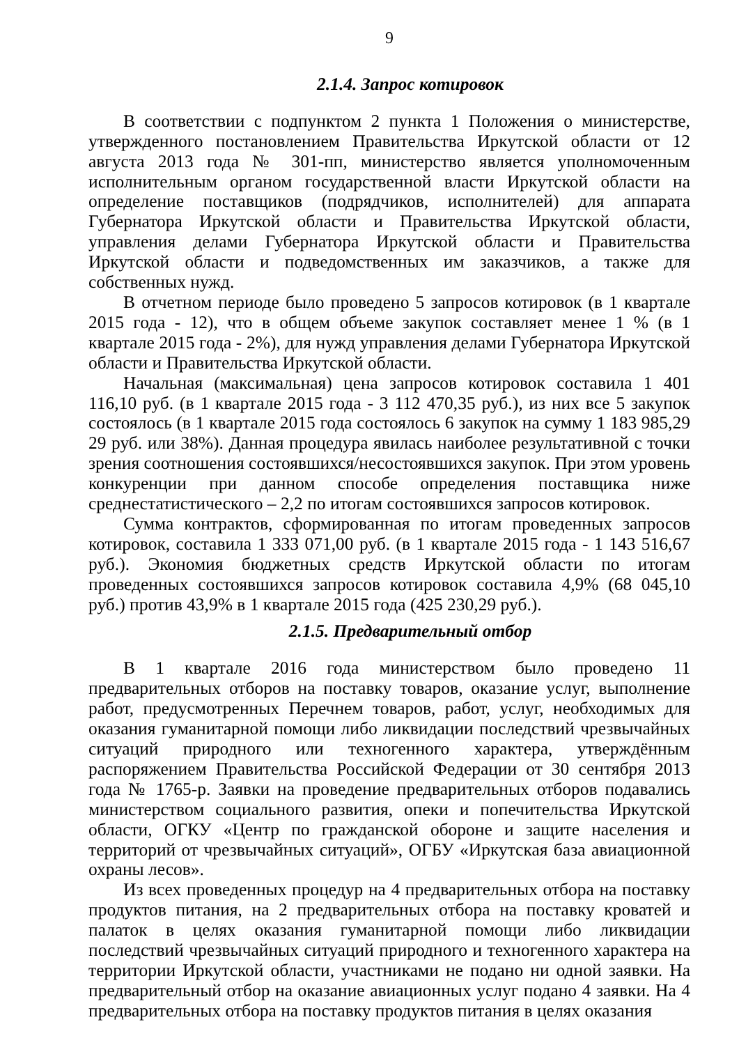9
2.1.4. Запрос котировок
В соответствии с подпунктом 2 пункта 1 Положения о министерстве, утвержденного постановлением Правительства Иркутской области от 12 августа 2013 года № 301-пп, министерство является уполномоченным исполнительным органом государственной власти Иркутской области на определение поставщиков (подрядчиков, исполнителей) для аппарата Губернатора Иркутской области и Правительства Иркутской области, управления делами Губернатора Иркутской области и Правительства Иркутской области и подведомственных им заказчиков, а также для собственных нужд.
В отчетном периоде было проведено 5 запросов котировок (в 1 квартале 2015 года - 12), что в общем объеме закупок составляет менее 1 % (в 1 квартале 2015 года - 2%), для нужд управления делами Губернатора Иркутской области и Правительства Иркутской области.
Начальная (максимальная) цена запросов котировок составила 1 401 116,10 руб. (в 1 квартале 2015 года - 3 112 470,35 руб.), из них все 5 закупок состоялось (в 1 квартале 2015 года состоялось 6 закупок на сумму 1 183 985,29 29 руб. или 38%). Данная процедура явилась наиболее результативной с точки зрения соотношения состоявшихся/несостоявшихся закупок. При этом уровень конкуренции при данном способе определения поставщика ниже среднестатистического – 2,2 по итогам состоявшихся запросов котировок.
Сумма контрактов, сформированная по итогам проведенных запросов котировок, составила 1 333 071,00 руб. (в 1 квартале 2015 года - 1 143 516,67 руб.). Экономия бюджетных средств Иркутской области по итогам проведенных состоявшихся запросов котировок составила 4,9% (68 045,10 руб.) против 43,9% в 1 квартале 2015 года (425 230,29 руб.).
2.1.5. Предварительный отбор
В 1 квартале 2016 года министерством было проведено 11 предварительных отборов на поставку товаров, оказание услуг, выполнение работ, предусмотренных Перечнем товаров, работ, услуг, необходимых для оказания гуманитарной помощи либо ликвидации последствий чрезвычайных ситуаций природного или техногенного характера, утверждённым распоряжением Правительства Российской Федерации от 30 сентября 2013 года № 1765-р. Заявки на проведение предварительных отборов подавались министерством социального развития, опеки и попечительства Иркутской области, ОГКУ «Центр по гражданской обороне и защите населения и территорий от чрезвычайных ситуаций», ОГБУ «Иркутская база авиационной охраны лесов».
Из всех проведенных процедур на 4 предварительных отбора на поставку продуктов питания, на 2 предварительных отбора на поставку кроватей и палаток в целях оказания гуманитарной помощи либо ликвидации последствий чрезвычайных ситуаций природного и техногенного характера на территории Иркутской области, участниками не подано ни одной заявки. На предварительный отбор на оказание авиационных услуг подано 4 заявки. На 4 предварительных отбора на поставку продуктов питания в целях оказания